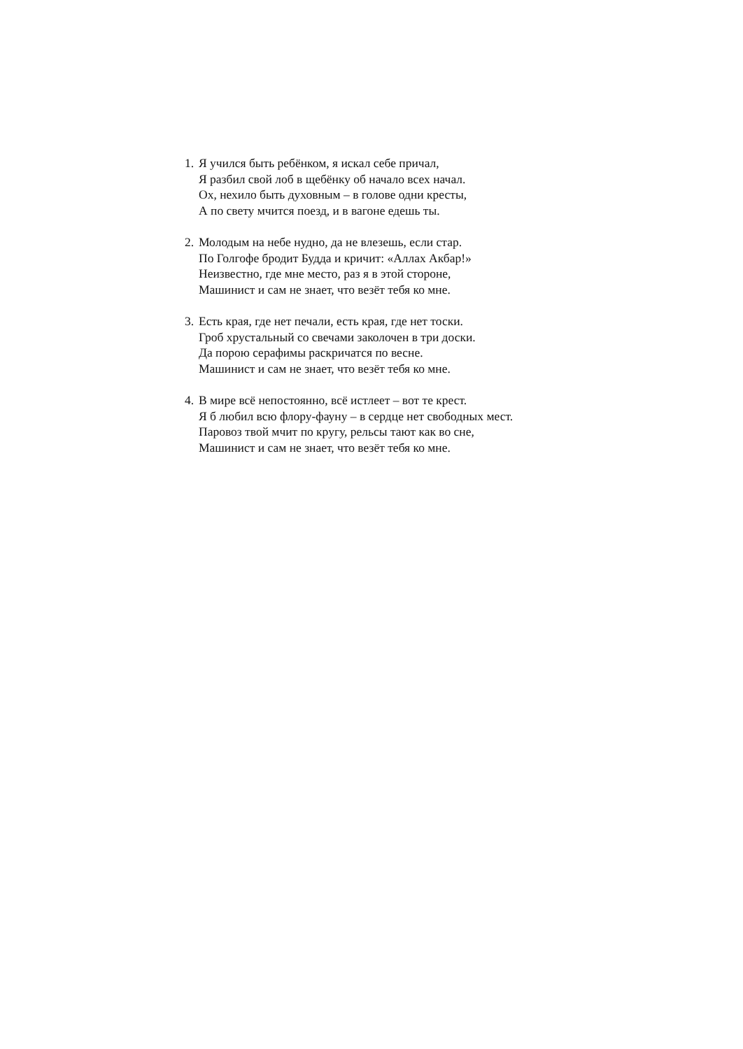1.
Я учился быть ребёнком, я искал себе причал,
Я разбил свой лоб в щебёнку об начало всех начал.
Ох, нехило быть духовным – в голове одни кресты,
А по свету мчится поезд, и в вагоне едешь ты.
2.
Молодым на небе нудно, да не влезешь, если стар.
По Голгофе бродит Будда и кричит: «Аллах Акбар!»
Неизвестно, где мне место, раз я в этой стороне,
Машинист и сам не знает, что везёт тебя ко мне.
3.
Есть края, где нет печали, есть края, где нет тоски.
Гроб хрустальный со свечами заколочен в три доски.
Да порою серафимы раскричатся по весне.
Машинист и сам не знает, что везёт тебя ко мне.
4.
В мире всё непостоянно, всё истлеет – вот те крест.
Я б любил всю флору-фауну – в сердце нет свободных мест.
Паровоз твой мчит по кругу, рельсы тают как во сне,
Машинист и сам не знает, что везёт тебя ко мне.